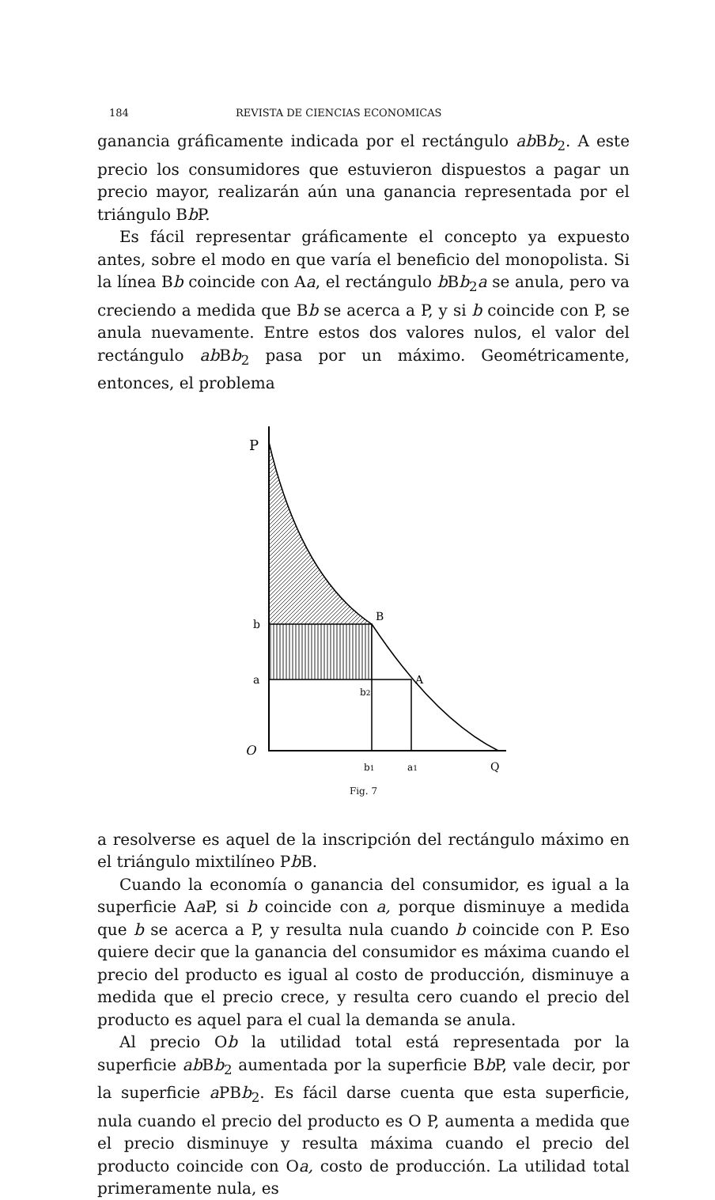184 REVISTA DE CIENCIAS ECONOMICAS
ganancia gráficamente indicada por el rectángulo ab Bb<sub>2</sub>. A este precio los consumidores que estuvieron dispuestos a pagar un precio mayor, realizarán aún una ganancia representada por el triángulo Bb P.
Es fácil representar gráficamente el concepto ya expuesto antes, sobre el modo en que varía el beneficio del monopolista. Si la línea Bb coincide con Aa, el rectángulo b Bb<sub>2</sub>a se anula, pero va creciendo a medida que Bb se acerca a P, y si b coincide con P, se anula nuevamente. Entre estos dos valores nulos, el valor del rectángulo ab Bb<sub>2</sub> pasa por un máximo. Geométricamente, entonces, el problema
P
b
a
B
A
b2
O
b1
a1
Q
Fig. 7
a resolverse es aquel de la inscripción del rectángulo máximo en el triángulo mixtilíneo Pb B.
Cuando la economía o ganancia del consumidor, es igual a la superficie Aa P, si b coincide con a, porque disminuye a medida que b se acerca a P, y resulta nula cuando b coincide con P. Eso quiere decir que la ganancia del consumidor es máxima cuando el precio del producto es igual al costo de producción, disminuye a medida que el precio crece, y resulta cero cuando el precio del producto es aquel para el cual la demanda se anula.
Al precio Ob la utilidad total está representada por la superficie ab Bb<sub>2</sub> aumentada por la superficie Bb P, vale decir, por la superficie a PBb<sub>2</sub>. Es fácil darse cuenta que esta superficie, nula cuando el precio del producto es O P, aumenta a medida que el precio disminuye y resulta máxima cuando el precio del producto coincide con Oa, costo de producción. La utilidad total primeramente nula, es